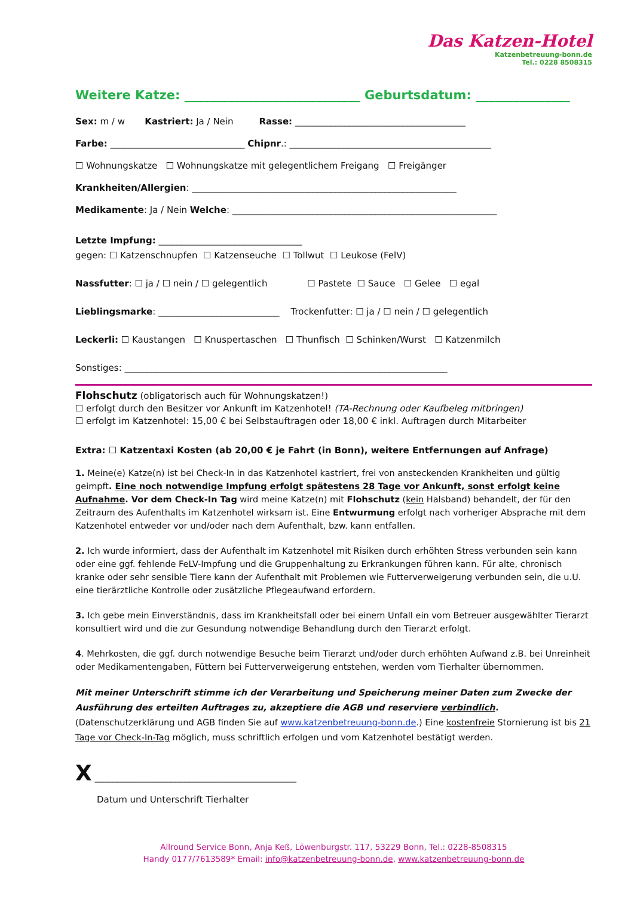Das Katzen-Hotel
Katzenbetreuung-bonn.de
Tel.: 0228 8508315
Weitere Katze: ____________________________ Geburtsdatum: _______________
Sex: m / w Kastriert: Ja / Nein Rasse: ______________________________________
Farbe: ______________________________ Chipnr.: _____________________________________________
☐ Wohnungskatze ☐ Wohnungskatze mit gelegentlichem Freigang ☐ Freigänger
Krankheiten/Allergien: ___________________________________________________________
Medikamente: Ja / Nein Welche: ___________________________________________________________
Letzte Impfung: ________________________________
gegen: ☐ Katzenschnupfen ☐ Katzenseuche ☐ Tollwut ☐ Leukose (FelV)
Nassfutter: ☐ ja / ☐ nein / ☐ gelegentlich ☐ Pastete ☐ Sauce ☐ Gelee ☐ egal
Lieblingsmarke: ___________________________ Trockenfutter: ☐ ja / ☐ nein / ☐ gelegentlich
Leckerli: ☐ Kaustangen ☐ Knuspertaschen ☐ Thunfisch ☐ Schinken/Wurst ☐ Katzenmilch
Sonstiges: ________________________________________________________________________
Flohschutz (obligatorisch auch für Wohnungskatzen!)
☐ erfolgt durch den Besitzer vor Ankunft im Katzenhotel! (TA-Rechnung oder Kaufbeleg mitbringen)
☐ erfolgt im Katzenhotel: 15,00 € bei Selbstauftragen oder 18,00 € inkl. Auftragen durch Mitarbeiter
Extra: ☐ Katzentaxi Kosten (ab 20,00 € je Fahrt (in Bonn), weitere Entfernungen auf Anfrage)
1. Meine(e) Katze(n) ist bei Check-In in das Katzenhotel kastriert, frei von ansteckenden Krankheiten und gültig geimpft. Eine noch notwendige Impfung erfolgt spätestens 28 Tage vor Ankunft, sonst erfolgt keine Aufnahme. Vor dem Check-In Tag wird meine Katze(n) mit Flohschutz (kein Halsband) behandelt, der für den Zeitraum des Aufenthalts im Katzenhotel wirksam ist. Eine Entwurmung erfolgt nach vorheriger Absprache mit dem Katzenhotel entweder vor und/oder nach dem Aufenthalt, bzw. kann entfallen.
2. Ich wurde informiert, dass der Aufenthalt im Katzenhotel mit Risiken durch erhöhten Stress verbunden sein kann oder eine ggf. fehlende FeLV-Impfung und die Gruppenhaltung zu Erkrankungen führen kann. Für alte, chronisch kranke oder sehr sensible Tiere kann der Aufenthalt mit Problemen wie Futterverweigerung verbunden sein, die u.U. eine tierärztliche Kontrolle oder zusätzliche Pflegeaufwand erfordern.
3. Ich gebe mein Einverständnis, dass im Krankheitsfall oder bei einem Unfall ein vom Betreuer ausgewählter Tierarzt konsultiert wird und die zur Gesundung notwendige Behandlung durch den Tierarzt erfolgt.
4. Mehrkosten, die ggf. durch notwendige Besuche beim Tierarzt und/oder durch erhöhten Aufwand z.B. bei Unreinheit oder Medikamentengaben, Füttern bei Futterverweigerung entstehen, werden vom Tierhalter übernommen.
Mit meiner Unterschrift stimme ich der Verarbeitung und Speicherung meiner Daten zum Zwecke der Ausführung des erteilten Auftrages zu, akzeptiere die AGB und reserviere verbindlich. (Datenschutzerklärung und AGB finden Sie auf www.katzenbetreuung-bonn.de.) Eine kostenfreie Stornierung ist bis 21 Tage vor Check-In-Tag möglich, muss schriftlich erfolgen und vom Katzenhotel bestätigt werden.
X _____________________________________________
Datum und Unterschrift Tierhalter
Allround Service Bonn, Anja Keß, Löwenburgstr. 117, 53229 Bonn, Tel.: 0228-8508315
Handy 0177/7613589* Email: info@katzenbetreuung-bonn.de, www.katzenbetreuung-bonn.de